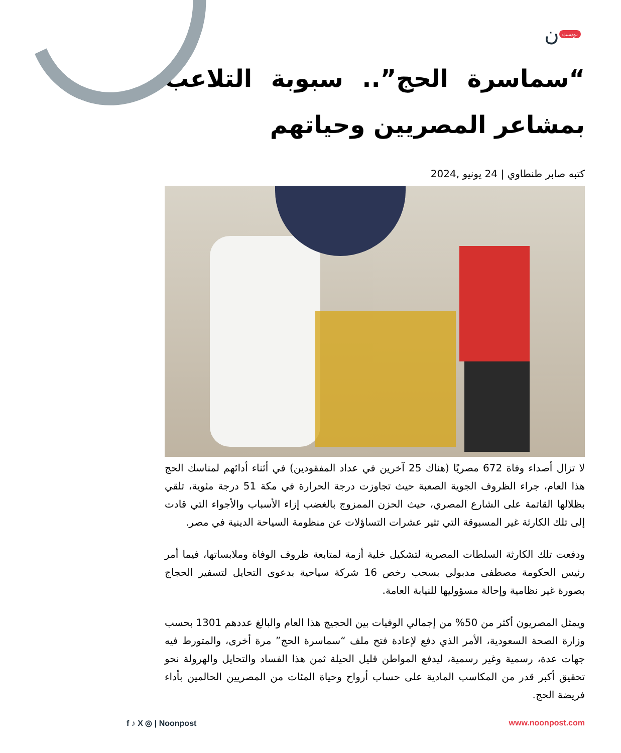بوست ن
“سماسرة الحج”.. سبوبة التلاعب بمشاعر المصريين وحياتهم
كتبه صابر طنطاوي | 24 يونيو ,2024
لا تزال أصداء وفاة 672 مصريًا (هناك 25 آخرين في عداد المفقودين) في أثناء أدائهم لمناسك الحج هذا العام، جراء الظروف الجوية الصعبة حيث تجاوزت درجة الحرارة في مكة 51 درجة مئوية، تلقي بظلالها القاتمة على الشارع المصري، حيث الحزن الممزوج بالغضب إزاء الأسباب والأجواء التي قادت إلى تلك الكارثة غير المسبوقة التي تثير عشرات التساؤلات عن منظومة السياحة الدينية في مصر.
ودفعت تلك الكارثة السلطات المصرية لتشكيل خلية أزمة لمتابعة ظروف الوفاة وملابساتها، فيما أمر رئيس الحكومة مصطفى مدبولي بسحب رخص 16 شركة سياحية بدعوى التحايل لتسفير الحجاج بصورة غير نظامية وإحالة مسؤوليها للنيابة العامة.
ويمثل المصريون أكثر من 50% من إجمالي الوفيات بين الحجيج هذا العام والبالغ عددهم 1301 بحسب وزارة الصحة السعودية، الأمر الذي دفع لإعادة فتح ملف “سماسرة الحج” مرة أخرى، والمتورط فيه جهات عدة، رسمية وغير رسمية، ليدفع المواطن قليل الحيلة ثمن هذا الفساد والتحايل والهرولة نحو تحقيق أكبر قدر من المكاسب المادية على حساب أرواح وحياة المئات من المصريين الحالمين بأداء فريضة الحج.
f ♪ X ◎ | Noonpost www.noonpost.com